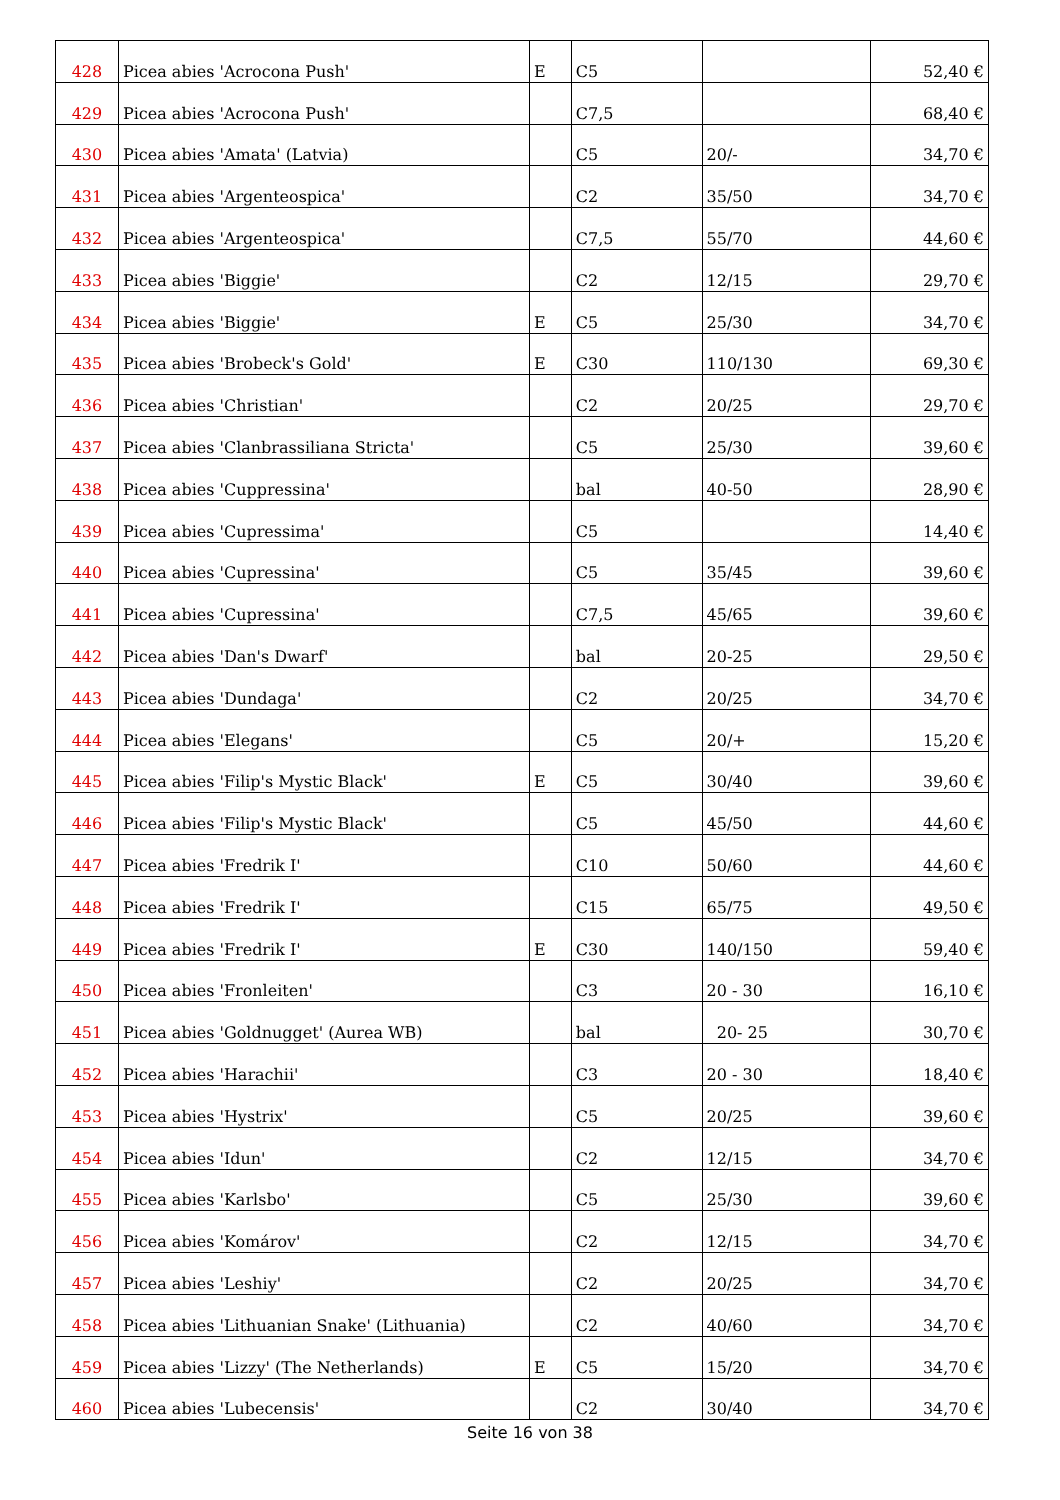| 428 | Picea abies 'Acrocona Push' | E | C5 | | 52,40 € |
| 429 | Picea abies 'Acrocona Push' | | C7,5 | | 68,40 € |
| 430 | Picea abies 'Amata' (Latvia) | | C5 | 20/- | 34,70 € |
| 431 | Picea abies 'Argenteospica' | | C2 | 35/50 | 34,70 € |
| 432 | Picea abies 'Argenteospica' | | C7,5 | 55/70 | 44,60 € |
| 433 | Picea abies 'Biggie' | | C2 | 12/15 | 29,70 € |
| 434 | Picea abies 'Biggie' | E | C5 | 25/30 | 34,70 € |
| 435 | Picea abies 'Brobeck's Gold' | E | C30 | 110/130 | 69,30 € |
| 436 | Picea abies 'Christian' | | C2 | 20/25 | 29,70 € |
| 437 | Picea abies 'Clanbrassiliana Stricta' | | C5 | 25/30 | 39,60 € |
| 438 | Picea abies 'Cuppressina' | | bal | 40-50 | 28,90 € |
| 439 | Picea abies 'Cupressima' | | C5 | | 14,40 € |
| 440 | Picea abies 'Cupressina' | | C5 | 35/45 | 39,60 € |
| 441 | Picea abies 'Cupressina' | | C7,5 | 45/65 | 39,60 € |
| 442 | Picea abies 'Dan's Dwarf' | | bal | 20-25 | 29,50 € |
| 443 | Picea abies 'Dundaga' | | C2 | 20/25 | 34,70 € |
| 444 | Picea abies 'Elegans' | | C5 | 20/+ | 15,20 € |
| 445 | Picea abies 'Filip's Mystic Black' | E | C5 | 30/40 | 39,60 € |
| 446 | Picea abies 'Filip's Mystic Black' | | C5 | 45/50 | 44,60 € |
| 447 | Picea abies 'Fredrik I' | | C10 | 50/60 | 44,60 € |
| 448 | Picea abies 'Fredrik I' | | C15 | 65/75 | 49,50 € |
| 449 | Picea abies 'Fredrik I' | E | C30 | 140/150 | 59,40 € |
| 450 | Picea abies 'Fronleiten' | | C3 | 20 - 30 | 16,10 € |
| 451 | Picea abies 'Goldnugget' (Aurea WB) | | bal | 20- 25 | 30,70 € |
| 452 | Picea abies 'Harachii' | | C3 | 20 - 30 | 18,40 € |
| 453 | Picea abies 'Hystrix' | | C5 | 20/25 | 39,60 € |
| 454 | Picea abies 'Idun' | | C2 | 12/15 | 34,70 € |
| 455 | Picea abies 'Karlsbo' | | C5 | 25/30 | 39,60 € |
| 456 | Picea abies 'Komárov' | | C2 | 12/15 | 34,70 € |
| 457 | Picea abies 'Leshiy' | | C2 | 20/25 | 34,70 € |
| 458 | Picea abies 'Lithuanian Snake' (Lithuania) | | C2 | 40/60 | 34,70 € |
| 459 | Picea abies 'Lizzy' (The Netherlands) | E | C5 | 15/20 | 34,70 € |
| 460 | Picea abies 'Lubecensis' | | C2 | 30/40 | 34,70 € |
Seite 16 von 38